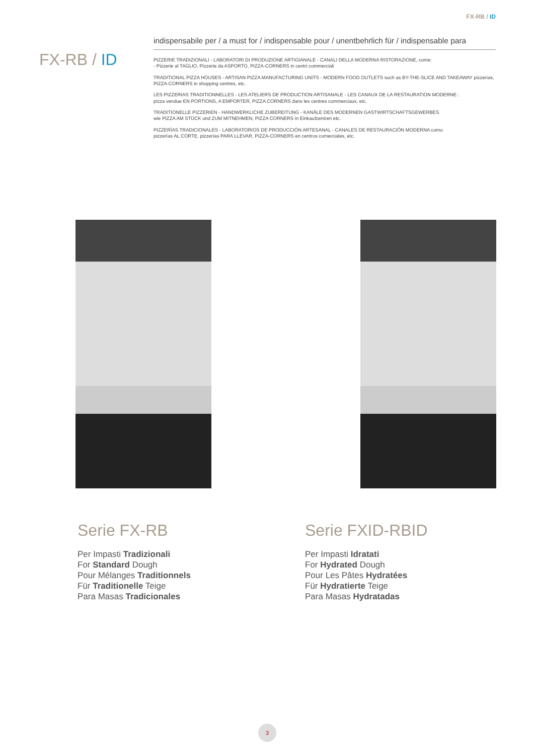FX-RB / ID
FX-RB / ID
indispensabile per / a must for / indispensable pour / unentbehrlich für / indispensable para
PIZZERIE TRADIZIONALI - LABORATORI DI PRODUZIONE ARTIGIANALE - CANALI DELLA MODERNA RISTORAZIONE, come:
- Pizzerie al TAGLIO, Pizzerie da ASPORTO, PIZZA-CORNERS in centri commerciali
TRADITIONAL PIZZA HOUSES - ARTISAN PIZZA MANUFACTURING UNITS - MODERN FOOD OUTLETS such as BY-THE-SLICE AND TAKEAWAY pizzerias, PIZZA-CORNERS in shopping centres, etc.
LES PIZZERIAS TRADITIONNELLES - LES ATELIERS DE PRODUCTION ARTISANALE - LES CANAUX DE LA RESTAURATION MODERNE :
pizza vendue EN PORTIONS, A EMPORTER, PIZZA CORNERS dans les centres commerciaux, etc.
TRADITIONELLE PIZZERIEN - HANDWERKLICHE ZUBEREITUNG - KANÄLE DES MODERNEN GASTWIRTSCHAFTSGEWERBES
wie PIZZA AM STÜCK und ZUM MITNEHMEN, PIZZA CORNERS in Einkaufzentren etc.
PIZZERÍAS TRADICIONALES - LABORATORIOS DE PRODUCCIÓN ARTESANAL - CANALES DE RESTAURACIÓN MODERNA como
pizzerías AL CORTE, pizzerías PARA LLEVAR, PIZZA-CORNERS en centros comerciales, etc.
Serie FX-RB
Per Impasti Tradizionali
For Standard Dough
Pour Mélanges Traditionnels
Für Traditionelle Teige
Para Masas Tradicionales
Serie FXID-RBID
Per Impasti Idratati
For Hydrated Dough
Pour Les Pâtes Hydratées
Für Hydratierte Teige
Para Masas Hydratadas
3